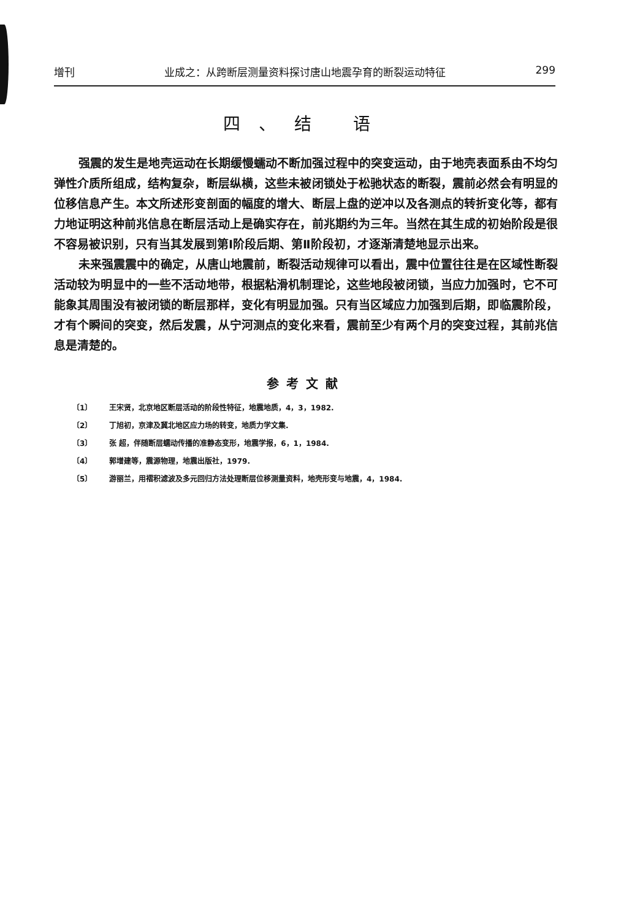增刊 业成之：从跨断层测量资料探讨唐山地震孕育的断裂运动特征 299
四、结 语
强震的发生是地壳运动在长期缓慢蠕动不断加强过程中的突变运动，由于地壳表面系由不均匀弹性介质所组成，结构复杂，断层纵横，这些未被闭锁处于松驰状态的断裂，震前必然会有明显的位移信息产生。本文所述形变剖面的幅度的增大、断层上盘的逆冲以及各测点的转折变化等，都有力地证明这种前兆信息在断层活动上是确实存在，前兆期约为三年。当然在其生成的初始阶段是很不容易被识别，只有当其发展到第Ⅰ阶段后期、第Ⅱ阶段初，才逐渐清楚地显示出来。
未来强震震中的确定，从唐山地震前，断裂活动规律可以看出，震中位置往往是在区域性断裂活动较为明显中的一些不活动地带，根据粘滑机制理论，这些地段被闭锁，当应力加强时，它不可能象其周围没有被闭锁的断层那样，变化有明显加强。只有当区域应力加强到后期，即临震阶段，才有个瞬间的突变，然后发震，从宁河测点的变化来看，震前至少有两个月的突变过程，其前兆信息是清楚的。
参考文献
〔1〕 王宋贤，北京地区断层活动的阶段性特征，地震地质，4，3，1982.
〔2〕 丁旭初，京津及冀北地区应力场的转变，地质力学文集.
〔3〕 张 超，伴随断层蠕动传播的准静态变形，地震学报，6，1，1984.
〔4〕 郭增建等，震源物理，地震出版社，1979.
〔5〕 游丽兰，用褶积滤波及多元回归方法处理断层位移测量资料，地壳形变与地震，4，1984.